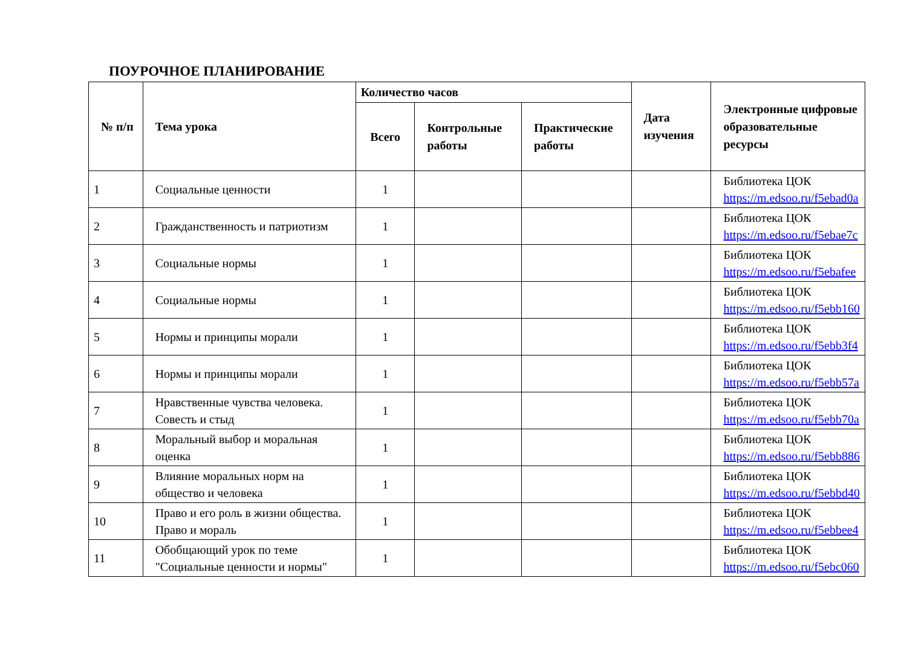ПОУРОЧНОЕ ПЛАНИРОВАНИЕ
| № п/п | Тема урока | Количество часов | | | Дата изучения | Электронные цифровые образовательные ресурсы |
| --- | --- | --- | --- | --- | --- | --- |
| | | Всего | Контрольные работы | Практические работы | | |
| 1 | Социальные ценности | 1 | | | | Библиотека ЦОК https://m.edsoo.ru/f5ebad0a |
| 2 | Гражданственность и патриотизм | 1 | | | | Библиотека ЦОК https://m.edsoo.ru/f5ebae7c |
| 3 | Социальные нормы | 1 | | | | Библиотека ЦОК https://m.edsoo.ru/f5ebafee |
| 4 | Социальные нормы | 1 | | | | Библиотека ЦОК https://m.edsoo.ru/f5ebb160 |
| 5 | Нормы и принципы морали | 1 | | | | Библиотека ЦОК https://m.edsoo.ru/f5ebb3f4 |
| 6 | Нормы и принципы морали | 1 | | | | Библиотека ЦОК https://m.edsoo.ru/f5ebb57a |
| 7 | Нравственные чувства человека. Совесть и стыд | 1 | | | | Библиотека ЦОК https://m.edsoo.ru/f5ebb70a |
| 8 | Моральный выбор и моральная оценка | 1 | | | | Библиотека ЦОК https://m.edsoo.ru/f5ebb886 |
| 9 | Влияние моральных норм на общество и человека | 1 | | | | Библиотека ЦОК https://m.edsoo.ru/f5ebbd40 |
| 10 | Право и его роль в жизни общества. Право и мораль | 1 | | | | Библиотека ЦОК https://m.edsoo.ru/f5ebbee4 |
| 11 | Обобщающий урок по теме "Социальные ценности и нормы" | 1 | | | | Библиотека ЦОК https://m.edsoo.ru/f5ebc060 |